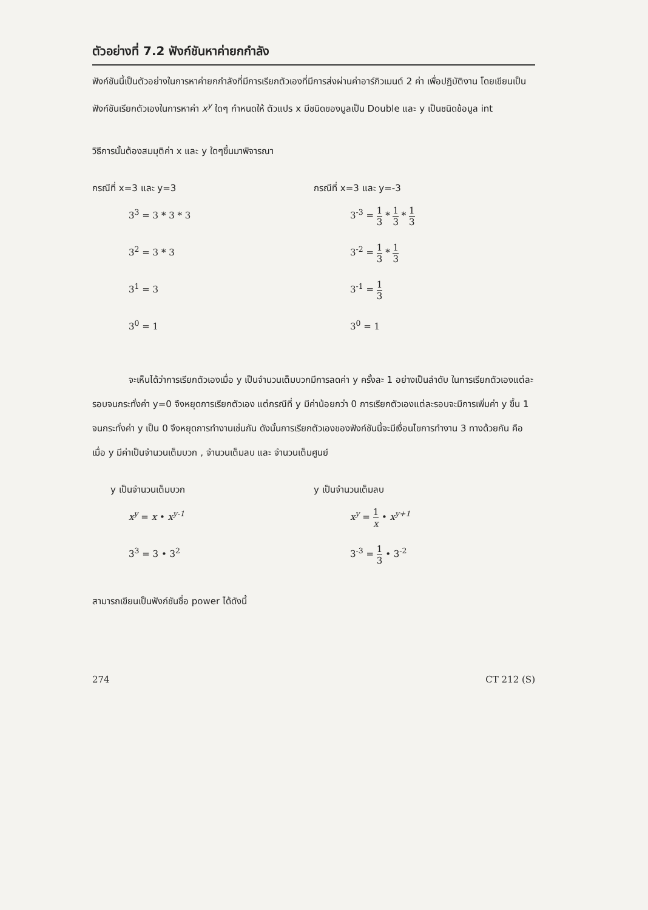ตัวอย่างที่ 7.2 ฟังก์ชันหาค่ายกกำลัง
ฟังก์ชันนี้เป็นตัวอย่างในการหาค่ายกกำลังที่มีการเรียกตัวเองที่มีการส่งผ่านค่าอาร์กิวเมนต์ 2 ค่า เพื่อปฏิบัติงาน โดยเขียนเป็นฟังก์ชันเรียกตัวเองในการหาค่า x<sup>y</sup> ใดๆ กำหนดให้ ตัวแปร x มีชนิดของมูลเป็น Double และ y เป็นชนิดข้อมูล int
วิธีการนั้นต้องสมมุติค่า x และ y ใดๆขึ้นมาพิจารณา
กรณีที่ x=3 และ y=3
3<sup>3</sup> = 3 * 3 * 3
3<sup>2</sup> = 3 * 3
3<sup>1</sup> = 3
3<sup>0</sup> = 1
กรณีที่ x=3 และ y=-3
3<sup>-3</sup> = 1 3 * 1 3 * 1 3
3<sup>-2</sup> = 1 3 * 1 3
3<sup>-1</sup> = 1 3
3<sup>0</sup> = 1
จะเห็นได้ว่าการเรียกตัวเองเมื่อ y เป็นจำนวนเต็มบวกมีการลดค่า y ครั้งละ 1 อย่างเป็นลำดับ ในการเรียกตัวเองแต่ละรอบจนกระทั่งค่า y=0 จึงหยุดการเรียกตัวเอง แต่กรณีที่ y มีค่าน้อยกว่า 0 การเรียกตัวเองแต่ละรอบจะมีการเพิ่มค่า y ขึ้น 1 จนกระทั่งค่า y เป็น 0 จึงหยุดการทำงานเช่นกัน ดังนั้นการเรียกตัวเองของฟังก์ชันนี้จะมีเงื่อนไขการทำงาน 3 ทางด้วยกัน คือเมื่อ y มีค่าเป็นจำนวนเต็มบวก , จำนวนเต็มลบ และ จำนวนเต็มศูนย์
y เป็นจำนวนเต็มบวก
x<sup>y</sup> = x • x<sup>y-1</sup>
3<sup>3</sup> = 3 • 3<sup>2</sup>
y เป็นจำนวนเต็มลบ
x<sup>y</sup> = 1 x • x<sup>y+1</sup>
3<sup>-3</sup> = 1 3 • 3<sup>-2</sup>
สามารถเขียนเป็นฟังก์ชันชื่อ power ได้ดังนี้
274 CT 212 (S)